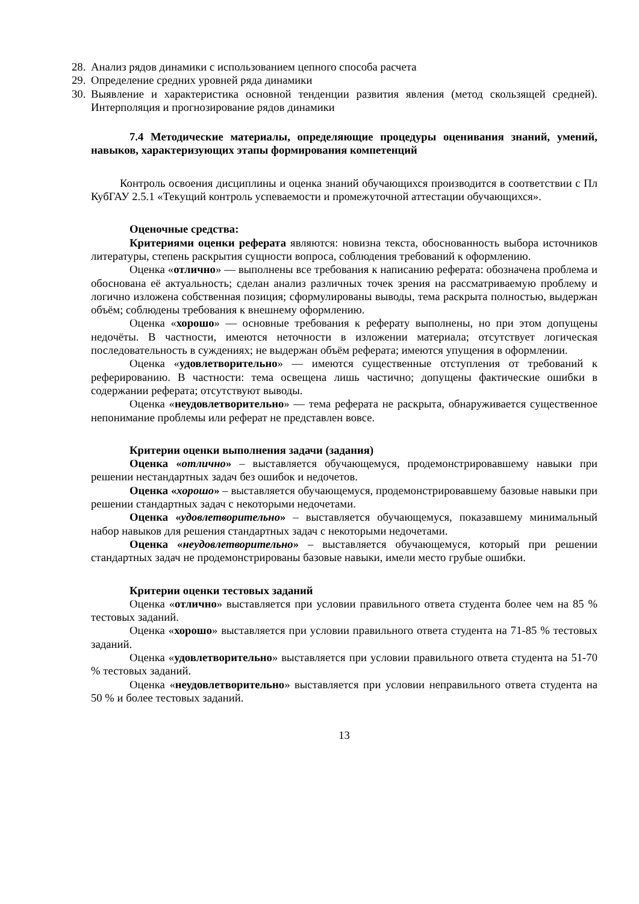28.
Анализ рядов динамики с использованием цепного способа расчета
29.
Определение средних уровней ряда динамики
30.
Выявление и характеристика основной тенденции развития явления (метод скользящей средней). Интерполяция и прогнозирование рядов динамики
7.4 Методические материалы, определяющие процедуры оценивания знаний, умений, навыков, характеризующих этапы формирования компетенций
Контроль освоения дисциплины и оценка знаний обучающихся производится в соответствии с Пл КубГАУ 2.5.1 «Текущий контроль успеваемости и промежуточной аттестации обучающихся».
Оценочные средства:
Критериями оценки реферата являются: новизна текста, обоснованность выбора источников литературы, степень раскрытия сущности вопроса, соблюдения требований к оформлению.
Оценка «отлично» — выполнены все требования к написанию реферата: обозначена проблема и обоснована её актуальность; сделан анализ различных точек зрения на рассматриваемую проблему и логично изложена собственная позиция; сформулированы выводы, тема раскрыта полностью, выдержан объём; соблюдены требования к внешнему оформлению.
Оценка «хорошо» — основные требования к реферату выполнены, но при этом допущены недочёты. В частности, имеются неточности в изложении материала; отсутствует логическая последовательность в суждениях; не выдержан объём реферата; имеются упущения в оформлении.
Оценка «удовлетворительно» — имеются существенные отступления от требований к реферированию. В частности: тема освещена лишь частично; допущены фактические ошибки в содержании реферата; отсутствуют выводы.
Оценка «неудовлетворительно» — тема реферата не раскрыта, обнаруживается существенное непонимание проблемы или реферат не представлен вовсе.
Критерии оценки выполнения задачи (задания)
Оценка «отлично» – выставляется обучающемуся, продемонстрировавшему навыки при решении нестандартных задач без ошибок и недочетов.
Оценка «хорошо» – выставляется обучающемуся, продемонстрировавшему базовые навыки при решении стандартных задач с некоторыми недочетами.
Оценка «удовлетворительно» – выставляется обучающемуся, показавшему минимальный набор навыков для решения стандартных задач с некоторыми недочетами.
Оценка «неудовлетворительно» – выставляется обучающемуся, который при решении стандартных задач не продемонстрированы базовые навыки, имели место грубые ошибки.
Критерии оценки тестовых заданий
Оценка «отлично» выставляется при условии правильного ответа студента более чем на 85 % тестовых заданий.
Оценка «хорошо» выставляется при условии правильного ответа студента на 71-85 % тестовых заданий.
Оценка «удовлетворительно» выставляется при условии правильного ответа студента на 51-70 % тестовых заданий.
Оценка «неудовлетворительно» выставляется при условии неправильного ответа студента на 50 % и более тестовых заданий.
13